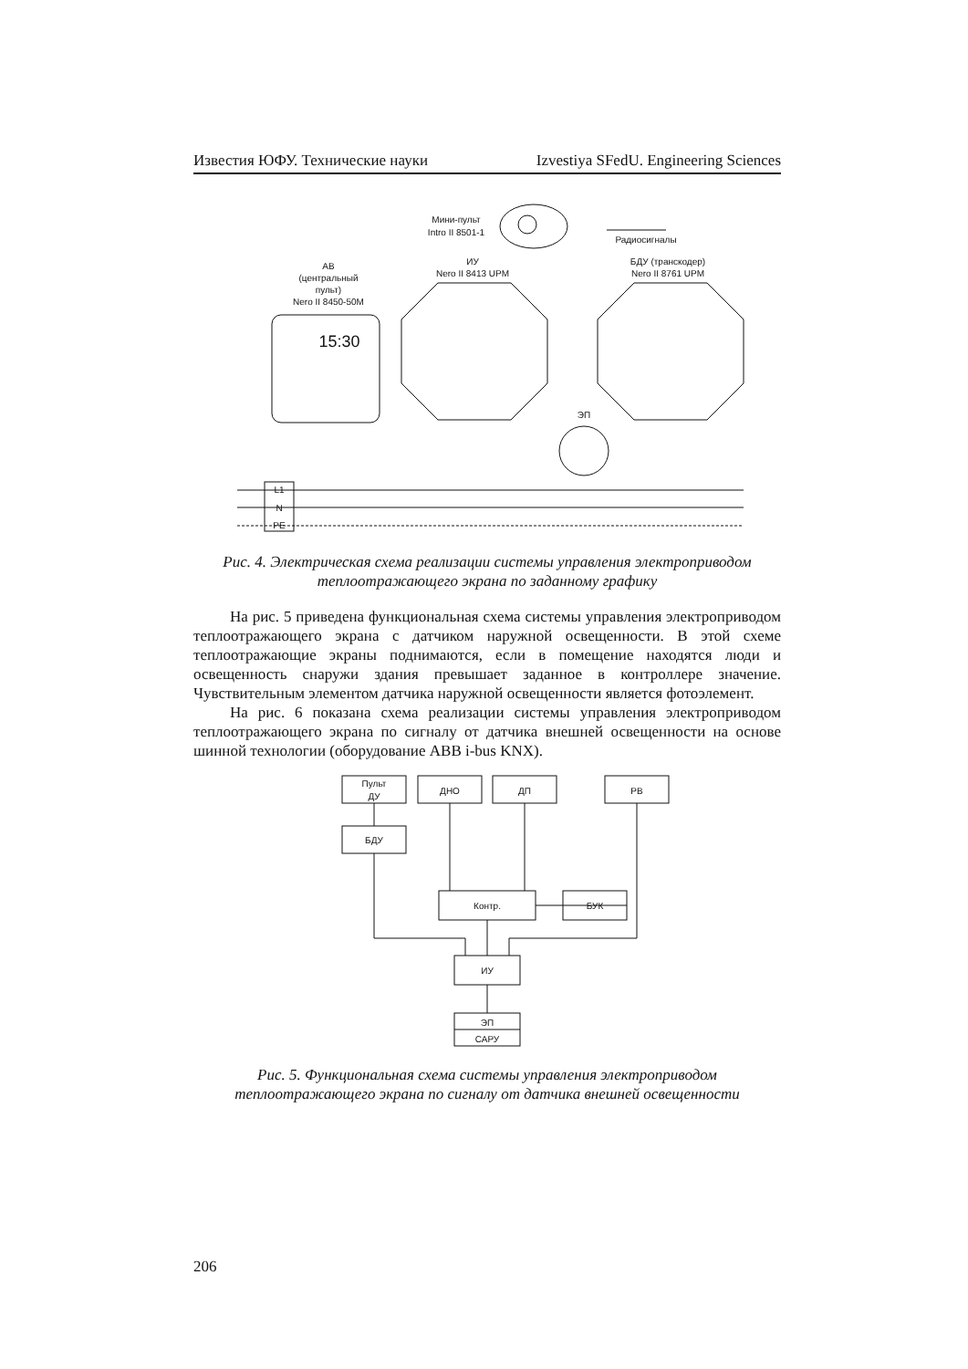Известия ЮФУ. Технические науки Izvestiya SFedU. Engineering Sciences
Мини-пульт
Intro II 8501-1
Радиосигналы
АВ
(центральный
пульт)
Nero II 8450-50M
15:30
ИУ
Nero II 8413 UPM
БДУ (транскодер)
Nero II 8761 UPM
ЭП
L1
N
PE
Пульт
ДУ
ДНО
ДП
РВ
БДУ
Контр.
БУК
ИУ
ЭП
САРУ
Рис. 4. Электрическая схема реализации системы управления электроприводом теплоотражающего экрана по заданному графику
На рис. 5 приведена функциональная схема системы управления электроприводом теплоотражающего экрана с датчиком наружной освещенности. В этой схеме теплоотражающие экраны поднимаются, если в помещение находятся люди и освещенность снаружи здания превышает заданное в контроллере значение. Чувствительным элементом датчика наружной освещенности является фотоэлемент.
На рис. 6 показана схема реализации системы управления электроприводом теплоотражающего экрана по сигналу от датчика внешней освещенности на основе шинной технологии (оборудование ABB i-bus KNX).
Рис. 5. Функциональная схема системы управления электроприводом теплоотражающего экрана по сигналу от датчика внешней освещенности
206